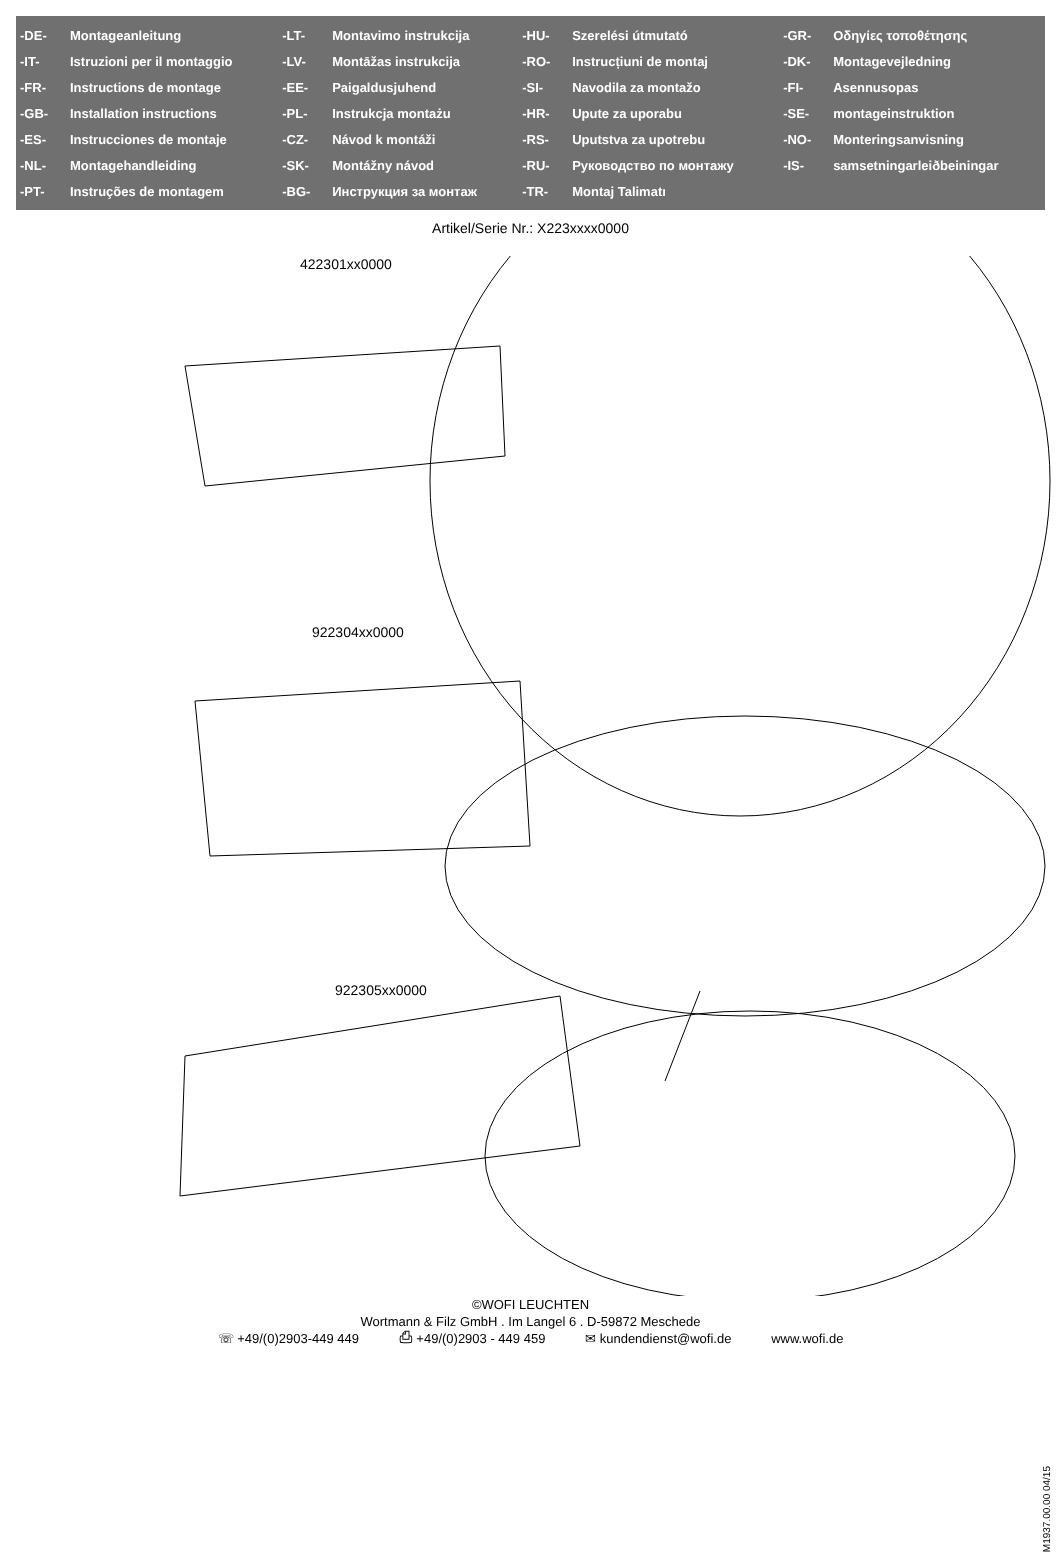| -DE- | Montageanleitung | -LT- | Montavimo instrukcija | -HU- | Szerelési útmutató | -GR- | Οδηγίες τοποθέτησης |
| -IT- | Istruzioni per il montaggio | -LV- | Montāžas instrukcija | -RO- | Instrucțiuni de montaj | -DK- | Montagevejledning |
| -FR- | Instructions de montage | -EE- | Paigaldusjuhend | -SI- | Navodila za montažo | -FI- | Asennusopas |
| -GB- | Installation instructions | -PL- | Instrukcja montażu | -HR- | Upute za uporabu | -SE- | montageinstruktion |
| -ES- | Instrucciones de montaje | -CZ- | Návod k montáži | -RS- | Uputstva za upotrebu | -NO- | Monteringsanvisning |
| -NL- | Montagehandleiding | -SK- | Montážny návod | -RU- | Руководство по монтажу | -IS- | samsetningarleiðbeiningar |
| -PT- | Instruções de montagem | -BG- | Инструкция за монтаж | -TR- | Montaj Talimatı | | |
Artikel/Serie Nr.: X223xxxx0000
422301xx0000
922304xx0000
922305xx0000
©WOFI LEUCHTEN
Wortmann & Filz GmbH . Im Langel 6 . D-59872 Meschede
☏ +49/(0)2903-449 449 ⎙ +49/(0)2903 - 449 459 ✉ kundendienst@wofi.de www.wofi.de
M1937.00.00 04/15